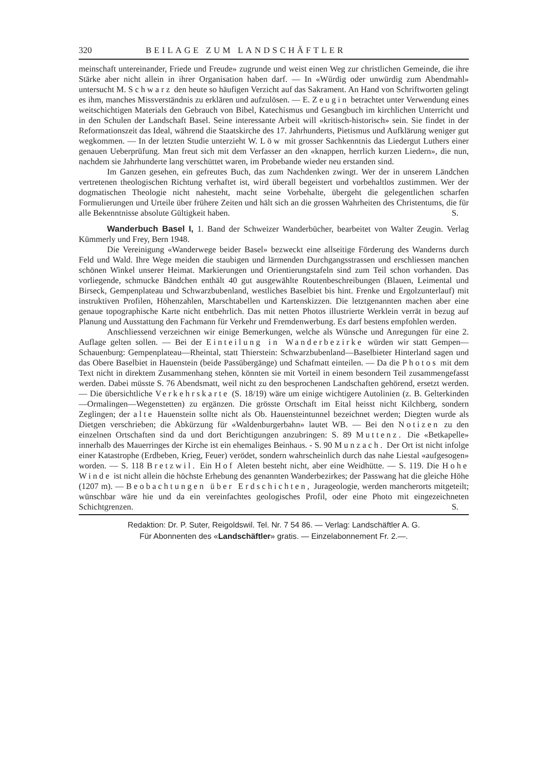320 BEILAGE ZUM LANDSCHÄFTLER
meinschaft untereinander, Friede und Freude» zugrunde und weist einen Weg zur christlichen Gemeinde, die ihre Stärke aber nicht allein in ihrer Organisation haben darf. — In «Würdig oder unwürdig zum Abendmahl» untersucht M. Schwarz den heute so häufigen Verzicht auf das Sakrament. An Hand von Schriftworten gelingt es ihm, manches Missverständnis zu erklären und aufzulösen. — E. Zeugin betrachtet unter Verwendung eines weitschichtigen Materials den Gebrauch von Bibel, Katechismus und Gesangbuch im kirchlichen Unterricht und in den Schulen der Landschaft Basel. Seine interessante Arbeit will «kritisch-historisch» sein. Sie findet in der Reformationszeit das Ideal, während die Staatskirche des 17. Jahrhunderts, Pietismus und Aufklärung weniger gut wegkommen. — In der letzten Studie unterzieht W. Löw mit grosser Sachkenntnis das Liedergut Luthers einer genauen Ueberprüfung. Man freut sich mit dem Verfasser an den «knappen, herrlich kurzen Liedern», die nun, nachdem sie Jahrhunderte lang verschüttet waren, im Probebande wieder neu erstanden sind.
Im Ganzen gesehen, ein gefreutes Buch, das zum Nachdenken zwingt. Wer der in unserem Ländchen vertretenen theologischen Richtung verhaftet ist, wird überall begeistert und vorbehaltlos zustimmen. Wer der dogmatischen Theologie nicht nahesteht, macht seine Vorbehalte, übergeht die gelegentlichen scharfen Formulierungen und Urteile über frühere Zeiten und hält sich an die grossen Wahrheiten des Christentums, die für alle Bekenntnisse absolute Gültigkeit haben. S.
Wanderbuch Basel I, 1. Band der Schweizer Wanderbücher, bearbeitet von Walter Zeugin. Verlag Kümmerly und Frey, Bern 1948.
Die Vereinigung «Wanderwege beider Basel» bezweckt eine allseitige Förderung des Wanderns durch Feld und Wald. Ihre Wege meiden die staubigen und lärmenden Durchgangsstrassen und erschliessen manchen schönen Winkel unserer Heimat. Markierungen und Orientierungstafeln sind zum Teil schon vorhanden. Das vorliegende, schmucke Bändchen enthält 40 gut ausgewählte Routenbeschreibungen (Blauen, Leimental und Birseck, Gempenplateau und Schwarzbubenland, westliches Baselbiet bis hint. Frenke und Ergolzunterlauf) mit instruktiven Profilen, Höhenzahlen, Marschtabellen und Kartenskizzen. Die letztgenannten machen aber eine genaue topographische Karte nicht entbehrlich. Das mit netten Photos illustrierte Werklein verrät in bezug auf Planung und Ausstattung den Fachmann für Verkehr und Fremdenwerbung. Es darf bestens empfohlen werden.
Anschliessend verzeichnen wir einige Bemerkungen, welche als Wünsche und Anregungen für eine 2. Auflage gelten sollen. — Bei der Einteilung in Wanderbezirke würden wir statt Gempen—Schauenburg: Gempenplateau—Rheintal, statt Thierstein: Schwarzbubenland—Baselbieter Hinterland sagen und das Obere Baselbiet in Hauenstein (beide Passübergänge) und Schafmatt einteilen. — Da die Photos mit dem Text nicht in direktem Zusammenhang stehen, könnten sie mit Vorteil in einem besondern Teil zusammengefasst werden. Dabei müsste S. 76 Abendsmatt, weil nicht zu den besprochenen Landschaften gehörend, ersetzt werden. — Die übersichtliche Verkehrskarte (S. 18/19) wäre um einige wichtigere Autolinien (z. B. Gelterkinden—Ormalingen—Wegenstetten) zu ergänzen. Die grösste Ortschaft im Eital heisst nicht Kilchberg, sondern Zeglingen; der alte Hauenstein sollte nicht als Ob. Hauensteintunnel bezeichnet werden; Diegten wurde als Dietgen verschrieben; die Abkürzung für «Waldenburgerbahn» lautet WB. — Bei den Notizen zu den einzelnen Ortschaften sind da und dort Berichtigungen anzubringen: S. 89 Muttenz. Die «Betkapelle» innerhalb des Mauerringes der Kirche ist ein ehemaliges Beinhaus. - S. 90 Munzach. Der Ort ist nicht infolge einer Katastrophe (Erdbeben, Krieg, Feuer) verödet, sondern wahrscheinlich durch das nahe Liestal «aufgesogen» worden. — S. 118 Bretzwil. Ein Hof Aleten besteht nicht, aber eine Weidhütte. — S. 119. Die Hohe Winde ist nicht allein die höchste Erhebung des genannten Wanderbezirkes; der Passwang hat die gleiche Höhe (1207 m). — Beobachtungen über Erdschichten, Jurageologie, werden mancherorts mitgeteilt; wünschbar wäre hie und da ein vereinfachtes geologisches Profil, oder eine Photo mit eingezeichneten Schichtgrenzen. S.
Redaktion: Dr. P. Suter, Reigoldswil. Tel. Nr. 7 54 86. — Verlag: Landschäftler A. G.
Für Abonnenten des «Landschäftler» gratis. — Einzelabonnement Fr. 2.—.